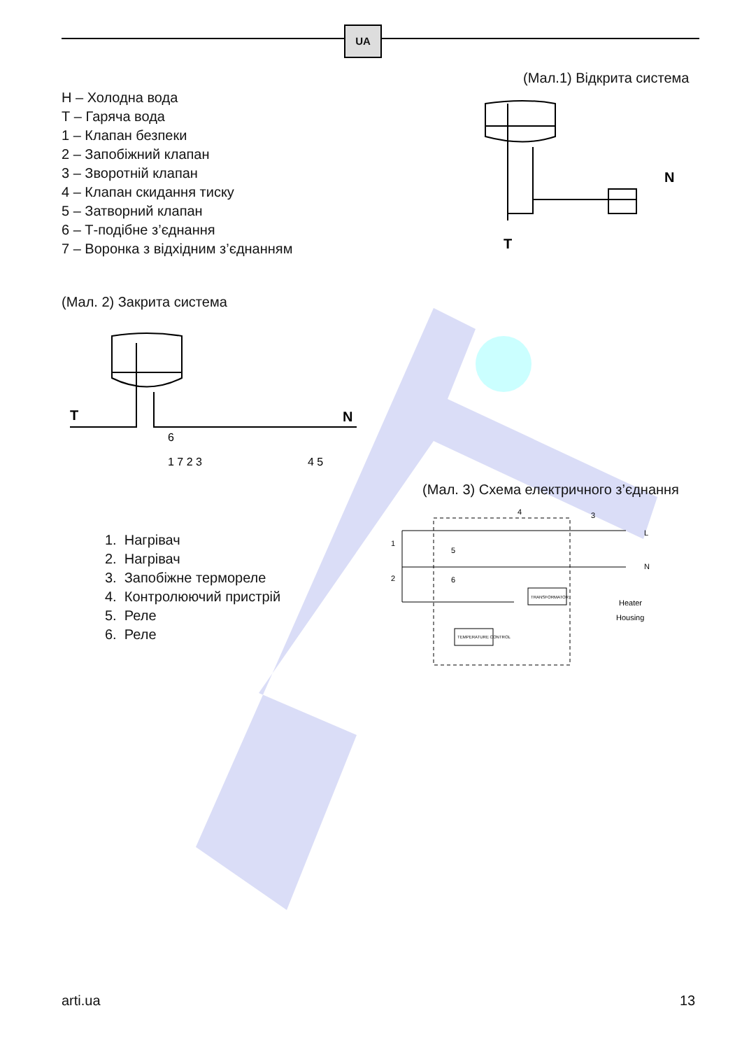UA
(Мал.1) Відкрита система
Н – Холодна вода
Т – Гаряча вода
1 – Клапан безпеки
2 – Запобіжний клапан
3 – Зворотній клапан
4 – Клапан скидання тиску
5 – Затворний клапан
6 – Т-подібне з’єднання
7 – Воронка з відхідним з’єднанням
N
T
(Мал. 2) Закрита система
T
N
6
1 7 2 3
4 5
(Мал. 3) Схема електричного з’єднання
1. Нагрівач
2. Нагрівач
3. Запобіжне термореле
4. Контролюючий пристрій
5. Реле
6. Реле
TRANSFORMATOR
TEMPERATURE CONTROL
Heater
Housing
L
N
1
2
4
3
5
6
arti.ua 13